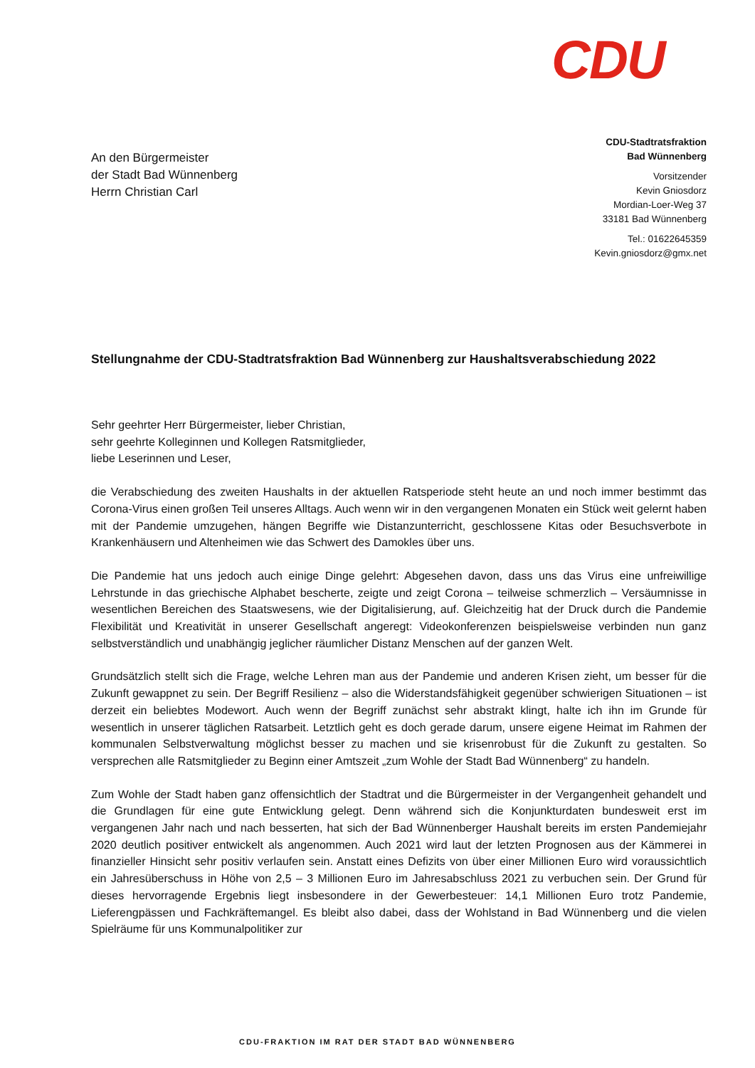CDU
An den Bürgermeister
der Stadt Bad Wünnenberg
Herrn Christian Carl
CDU-Stadtratsfraktion
Bad Wünnenberg
Vorsitzender
Kevin Gniosdorz
Mordian-Loer-Weg 37
33181 Bad Wünnenberg
Tel.: 01622645359
Kevin.gniosdorz@gmx.net
Stellungnahme der CDU-Stadtratsfraktion Bad Wünnenberg zur Haushaltsverabschiedung 2022
Sehr geehrter Herr Bürgermeister, lieber Christian,
sehr geehrte Kolleginnen und Kollegen Ratsmitglieder,
liebe Leserinnen und Leser,
die Verabschiedung des zweiten Haushalts in der aktuellen Ratsperiode steht heute an und noch immer bestimmt das Corona-Virus einen großen Teil unseres Alltags. Auch wenn wir in den vergangenen Monaten ein Stück weit gelernt haben mit der Pandemie umzugehen, hängen Begriffe wie Distanzunterricht, geschlossene Kitas oder Besuchsverbote in Krankenhäusern und Altenheimen wie das Schwert des Damokles über uns.
Die Pandemie hat uns jedoch auch einige Dinge gelehrt: Abgesehen davon, dass uns das Virus eine unfreiwillige Lehrstunde in das griechische Alphabet bescherte, zeigte und zeigt Corona – teilweise schmerzlich – Versäumnisse in wesentlichen Bereichen des Staatswesens, wie der Digitalisierung, auf. Gleichzeitig hat der Druck durch die Pandemie Flexibilität und Kreativität in unserer Gesellschaft angeregt: Videokonferenzen beispielsweise verbinden nun ganz selbstverständlich und unabhängig jeglicher räumlicher Distanz Menschen auf der ganzen Welt.
Grundsätzlich stellt sich die Frage, welche Lehren man aus der Pandemie und anderen Krisen zieht, um besser für die Zukunft gewappnet zu sein. Der Begriff Resilienz – also die Widerstandsfähigkeit gegenüber schwierigen Situationen – ist derzeit ein beliebtes Modewort. Auch wenn der Begriff zunächst sehr abstrakt klingt, halte ich ihn im Grunde für wesentlich in unserer täglichen Ratsarbeit. Letztlich geht es doch gerade darum, unsere eigene Heimat im Rahmen der kommunalen Selbstverwaltung möglichst besser zu machen und sie krisenrobust für die Zukunft zu gestalten. So versprechen alle Ratsmitglieder zu Beginn einer Amtszeit „zum Wohle der Stadt Bad Wünnenberg“ zu handeln.
Zum Wohle der Stadt haben ganz offensichtlich der Stadtrat und die Bürgermeister in der Vergangenheit gehandelt und die Grundlagen für eine gute Entwicklung gelegt. Denn während sich die Konjunkturdaten bundesweit erst im vergangenen Jahr nach und nach besserten, hat sich der Bad Wünnenberger Haushalt bereits im ersten Pandemiejahr 2020 deutlich positiver entwickelt als angenommen. Auch 2021 wird laut der letzten Prognosen aus der Kämmerei in finanzieller Hinsicht sehr positiv verlaufen sein. Anstatt eines Defizits von über einer Millionen Euro wird voraussichtlich ein Jahresüberschuss in Höhe von 2,5 – 3 Millionen Euro im Jahresabschluss 2021 zu verbuchen sein. Der Grund für dieses hervorragende Ergebnis liegt insbesondere in der Gewerbesteuer: 14,1 Millionen Euro trotz Pandemie, Lieferengpässen und Fachkräftemangel. Es bleibt also dabei, dass der Wohlstand in Bad Wünnenberg und die vielen Spielräume für uns Kommunalpolitiker zur
CDU-FRAKTION IM RAT DER STADT BAD WÜNNENBERG